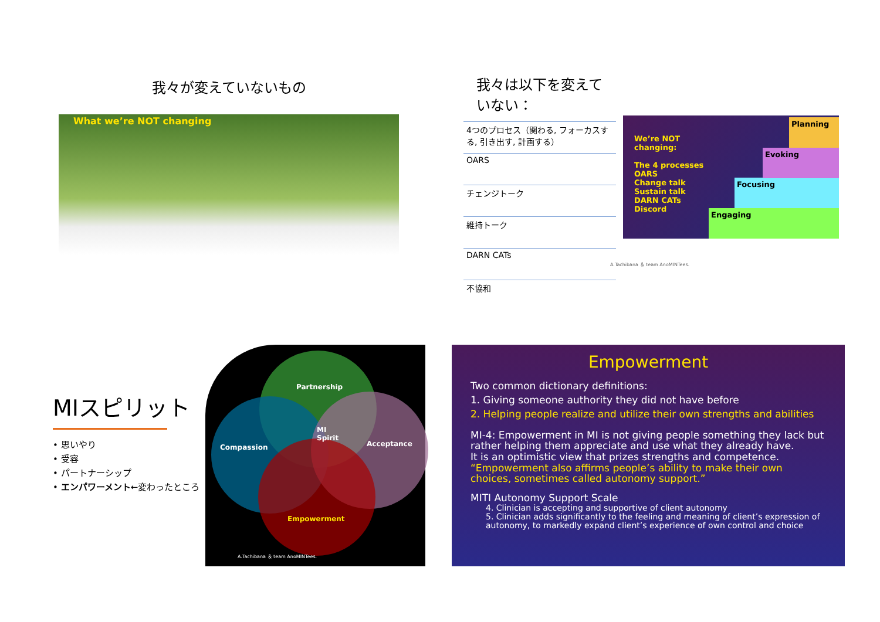我々が変えていないもの
What we’re NOT changing
我々は以下を変えていない：
4つのプロセス（関わる, フォーカスする, 引き出す, 計画する）
OARS
チェンジトーク
維持トーク
DARN CATs
不協和
A.Tachibana ＆ team AnoMINTees.
We’re NOT changing:
The 4 processes
OARS
Change talk
Sustain talk
DARN CATs
Discord
Engaging
Focusing
Evoking
Planning
MIスピリット
• 思いやり
• 受容
• パートナーシップ
• エンパワーメント←変わったところ
Partnership
Compassion Acceptance
MI
Spirit
Empowerment
A.Tachibana ＆ team AnoMINTees.
Empowerment
Two common dictionary definitions:
1. Giving someone authority they did not have before
2. Helping people realize and utilize their own strengths and abilities
MI-4: Empowerment in MI is not giving people something they lack but rather helping them appreciate and use what they already have.
It is an optimistic view that prizes strengths and competence.
“Empowerment also affirms people’s ability to make their own choices, sometimes called autonomy support.”
MITI Autonomy Support Scale
4. Clinician is accepting and supportive of client autonomy
5. Clinician adds significantly to the feeling and meaning of client’s expression of autonomy, to markedly expand client’s experience of own control and choice